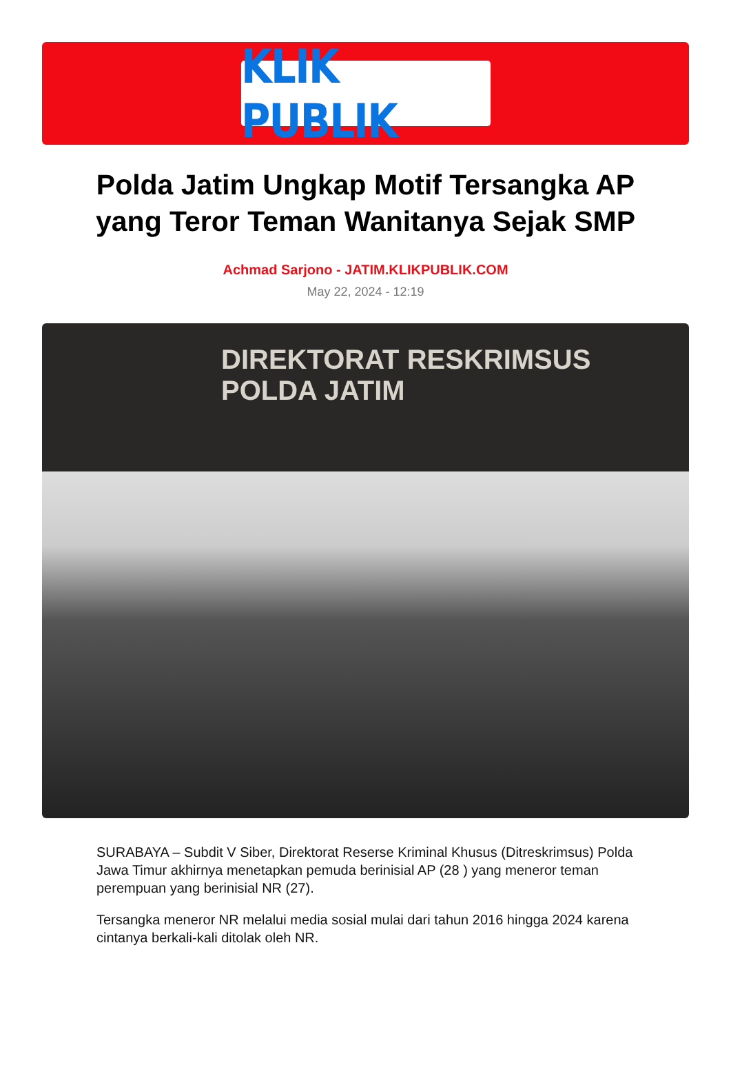KLIK PUBLIK
Polda Jatim Ungkap Motif Tersangka AP yang Teror Teman Wanitanya Sejak SMP
Achmad Sarjono - JATIM.KLIKPUBLIK.COM
May 22, 2024 - 12:19
DIREKTORAT RESKRIMSUS
POLDA JATIM
SURABAYA – Subdit V Siber, Direktorat Reserse Kriminal Khusus (Ditreskrimsus) Polda Jawa Timur akhirnya menetapkan pemuda berinisial AP (28 ) yang meneror teman perempuan yang berinisial NR (27).
Tersangka meneror NR melalui media sosial mulai dari tahun 2016 hingga 2024 karena cintanya berkali-kali ditolak oleh NR.